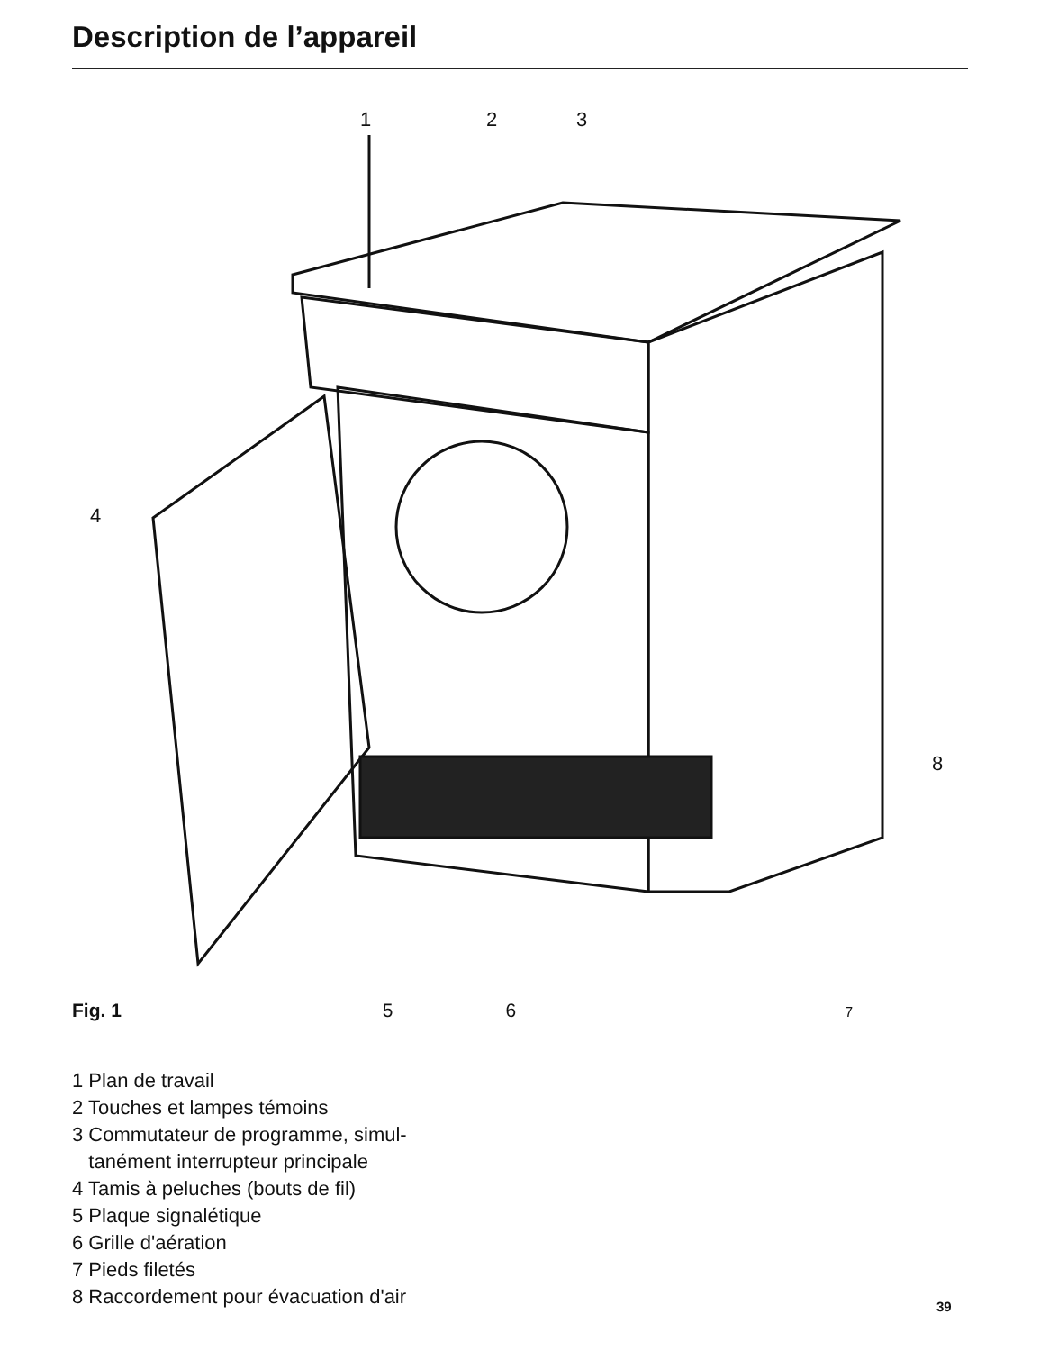Description de l’appareil
1
2
3
4
8
Fig. 1 5 6 7
1 Plan de travail
2 Touches et lampes témoins
3 Commutateur de programme, simul-
tanément interrupteur principale
4 Tamis à peluches (bouts de fil)
5 Plaque signalétique
6 Grille d'aération
7 Pieds filetés
8 Raccordement pour évacuation d'air
39